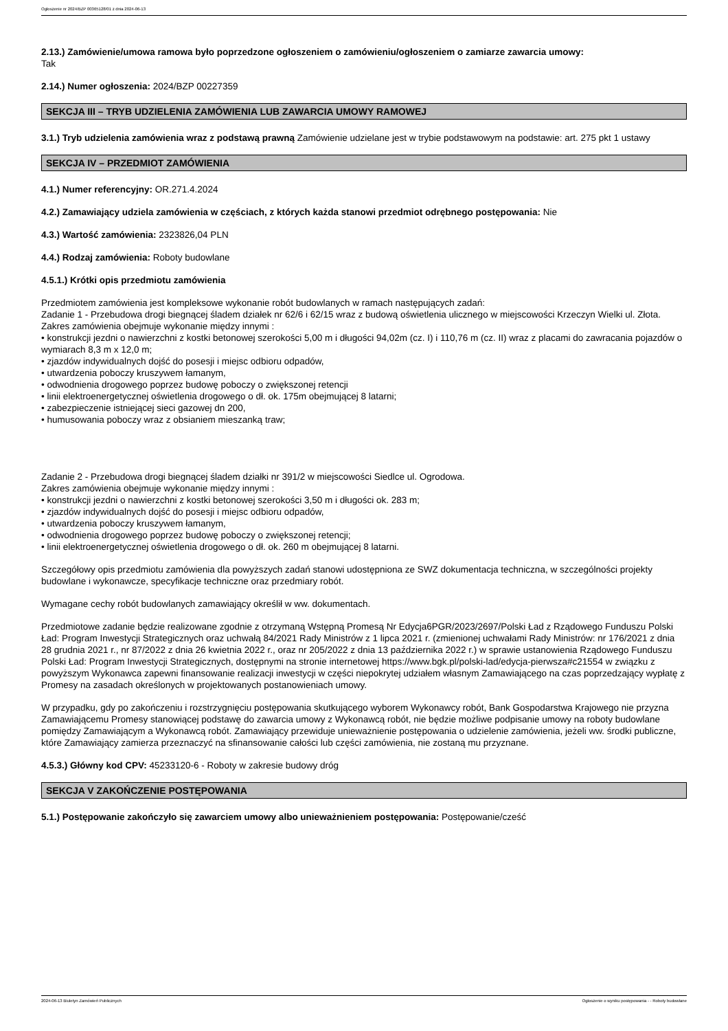Ogłoszenie nr 2024/BZP 00365128/01 z dnia 2024-06-13
2.13.) Zamówienie/umowa ramowa było poprzedzone ogłoszeniem o zamówieniu/ogłoszeniem o zamiarze zawarcia umowy:
Tak
2.14.) Numer ogłoszenia: 2024/BZP 00227359
SEKCJA III – TRYB UDZIELENIA ZAMÓWIENIA LUB ZAWARCIA UMOWY RAMOWEJ
3.1.) Tryb udzielenia zamówienia wraz z podstawą prawną Zamówienie udzielane jest w trybie podstawowym na podstawie: art. 275 pkt 1 ustawy
SEKCJA IV – PRZEDMIOT ZAMÓWIENIA
4.1.) Numer referencyjny: OR.271.4.2024
4.2.) Zamawiający udziela zamówienia w częściach, z których każda stanowi przedmiot odrębnego postępowania: Nie
4.3.) Wartość zamówienia: 2323826,04 PLN
4.4.) Rodzaj zamówienia: Roboty budowlane
4.5.1.) Krótki opis przedmiotu zamówienia
Przedmiotem zamówienia jest kompleksowe wykonanie robót budowlanych w ramach następujących zadań:
Zadanie 1 - Przebudowa drogi biegnącej śladem działek nr 62/6 i 62/15 wraz z budową oświetlenia ulicznego w miejscowości Krzeczyn Wielki ul. Złota.
Zakres zamówienia obejmuje wykonanie między innymi :
• konstrukcji jezdni o nawierzchni z kostki betonowej szerokości 5,00 m i długości 94,02m (cz. I) i 110,76 m (cz. II) wraz z placami do zawracania pojazdów o wymiarach 8,3 m x 12,0 m;
• zjazdów indywidualnych dojść do posesji i miejsc odbioru odpadów,
• utwardzenia poboczy kruszywem łamanym,
• odwodnienia drogowego poprzez budowę poboczy o zwiększonej retencji
• linii elektroenergetycznej oświetlenia drogowego o dł. ok. 175m obejmującej 8 latarni;
• zabezpieczenie istniejącej sieci gazowej dn 200,
• humusowania poboczy wraz z obsianiem mieszanką traw;
Zadanie 2 - Przebudowa drogi biegnącej śladem działki nr 391/2 w miejscowości Siedlce ul. Ogrodowa.
Zakres zamówienia obejmuje wykonanie między innymi :
• konstrukcji jezdni o nawierzchni z kostki betonowej szerokości 3,50 m i długości ok. 283 m;
• zjazdów indywidualnych dojść do posesji i miejsc odbioru odpadów,
• utwardzenia poboczy kruszywem łamanym,
• odwodnienia drogowego poprzez budowę poboczy o zwiększonej retencji;
• linii elektroenergetycznej oświetlenia drogowego o dł. ok. 260 m obejmującej 8 latarni.
Szczegółowy opis przedmiotu zamówienia dla powyższych zadań stanowi udostępniona ze SWZ dokumentacja techniczna, w szczególności projekty budowlane i wykonawcze, specyfikacje techniczne oraz przedmiary robót.
Wymagane cechy robót budowlanych zamawiający określił w ww. dokumentach.
Przedmiotowe zadanie będzie realizowane zgodnie z otrzymaną Wstępną Promesą Nr Edycja6PGR/2023/2697/Polski Ład z Rządowego Funduszu Polski Ład: Program Inwestycji Strategicznych oraz uchwałą 84/2021 Rady Ministrów z 1 lipca 2021 r. (zmienionej uchwałami Rady Ministrów: nr 176/2021 z dnia 28 grudnia 2021 r., nr 87/2022 z dnia 26 kwietnia 2022 r., oraz nr 205/2022 z dnia 13 października 2022 r.) w sprawie ustanowienia Rządowego Funduszu Polski Ład: Program Inwestycji Strategicznych, dostępnymi na stronie internetowej https://www.bgk.pl/polski-lad/edycja-pierwsza#c21554 w związku z powyższym Wykonawca zapewni finansowanie realizacji inwestycji w części niepokrytej udziałem własnym Zamawiającego na czas poprzedzający wypłatę z Promesy na zasadach określonych w projektowanych postanowieniach umowy.
W przypadku, gdy po zakończeniu i rozstrzygnięciu postępowania skutkującego wyborem Wykonawcy robót, Bank Gospodarstwa Krajowego nie przyzna Zamawiającemu Promesy stanowiącej podstawę do zawarcia umowy z Wykonawcą robót, nie będzie możliwe podpisanie umowy na roboty budowlane pomiędzy Zamawiającym a Wykonawcą robót. Zamawiający przewiduje unieważnienie postępowania o udzielenie zamówienia, jeżeli ww. środki publiczne, które Zamawiający zamierza przeznaczyć na sfinansowanie całości lub części zamówienia, nie zostaną mu przyznane.
4.5.3.) Główny kod CPV: 45233120-6 - Roboty w zakresie budowy dróg
SEKCJA V ZAKOŃCZENIE POSTĘPOWANIA
5.1.) Postępowanie zakończyło się zawarciem umowy albo unieważnieniem postępowania: Postępowanie/cześć
2024-06-13 Biuletyn Zamówień Publicznych Ogłoszenie o wyniku postępowania - - Roboty budowlane